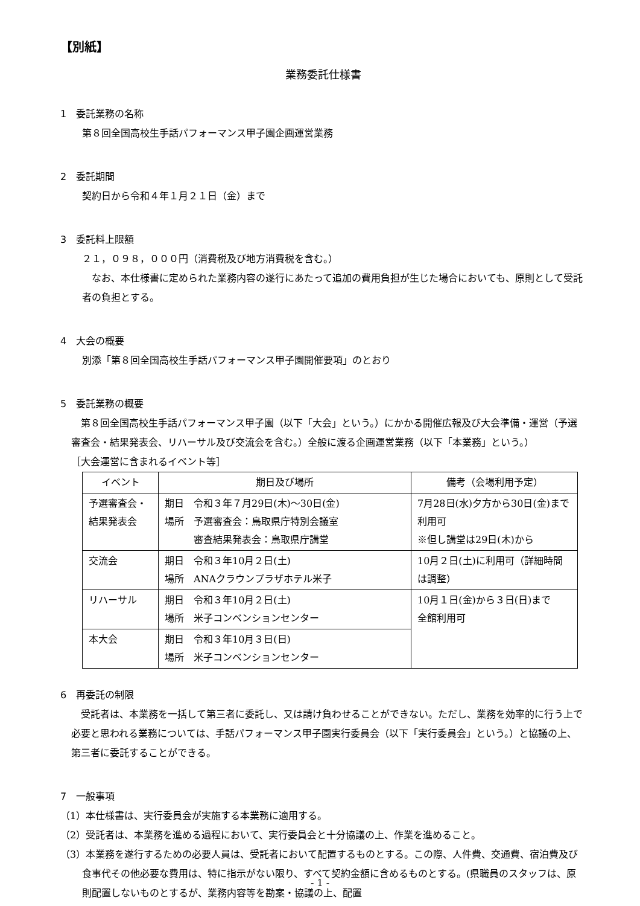【別紙】
業務委託仕様書
1　委託業務の名称
第８回全国高校生手話パフォーマンス甲子園企画運営業務
2　委託期間
契約日から令和４年１月２１日（金）まで
3　委託料上限額
２１，０９８，０００円（消費税及び地方消費税を含む。）
　なお、本仕様書に定められた業務内容の遂行にあたって追加の費用負担が生じた場合においても、原則として受託者の負担とする。
4　大会の概要
別添「第８回全国高校生手話パフォーマンス甲子園開催要項」のとおり
5　委託業務の概要
　第８回全国高校生手話パフォーマンス甲子園（以下「大会」という。）にかかる開催広報及び大会準備・運営（予選審査会・結果発表会、リハーサル及び交流会を含む。）全般に渡る企画運営業務（以下「本業務」という。）
［大会運営に含まれるイベント等］
| イベント | 期日及び場所 | 備考（会場利用予定） |
| --- | --- | --- |
| 予選審査会・結果発表会 | 期日 令和３年７月29日(木)～30日(金) 場所 予選審査会：鳥取県庁特別会議室 審査結果発表会：鳥取県庁講堂 | 7月28日(水)夕方から30日(金)まで利用可 ※但し講堂は29日(木)から |
| 交流会 | 期日 令和３年10月２日(土) 場所 ANAクラウンプラザホテル米子 | 10月２日(土)に利用可（詳細時間は調整） |
| リハーサル | 期日 令和３年10月２日(土) 場所 米子コンベンションセンター | 10月１日(金)から３日(日)まで 全館利用可 |
| 本大会 | 期日 令和３年10月３日(日) 場所 米子コンベンションセンター | |
6　再委託の制限
　受託者は、本業務を一括して第三者に委託し、又は請け負わせることができない。ただし、業務を効率的に行う上で必要と思われる業務については、手話パフォーマンス甲子園実行委員会（以下「実行委員会」という。）と協議の上、第三者に委託することができる。
7　一般事項
（1）本仕様書は、実行委員会が実施する本業務に適用する。
（2）受託者は、本業務を進める過程において、実行委員会と十分協議の上、作業を進めること。
（3）本業務を遂行するための必要人員は、受託者において配置するものとする。この際、人件費、交通費、宿泊費及び食事代その他必要な費用は、特に指示がない限り、すべて契約金額に含めるものとする。(県職員のスタッフは、原則配置しないものとするが、業務内容等を勘案・協議の上、配置
- 1 -